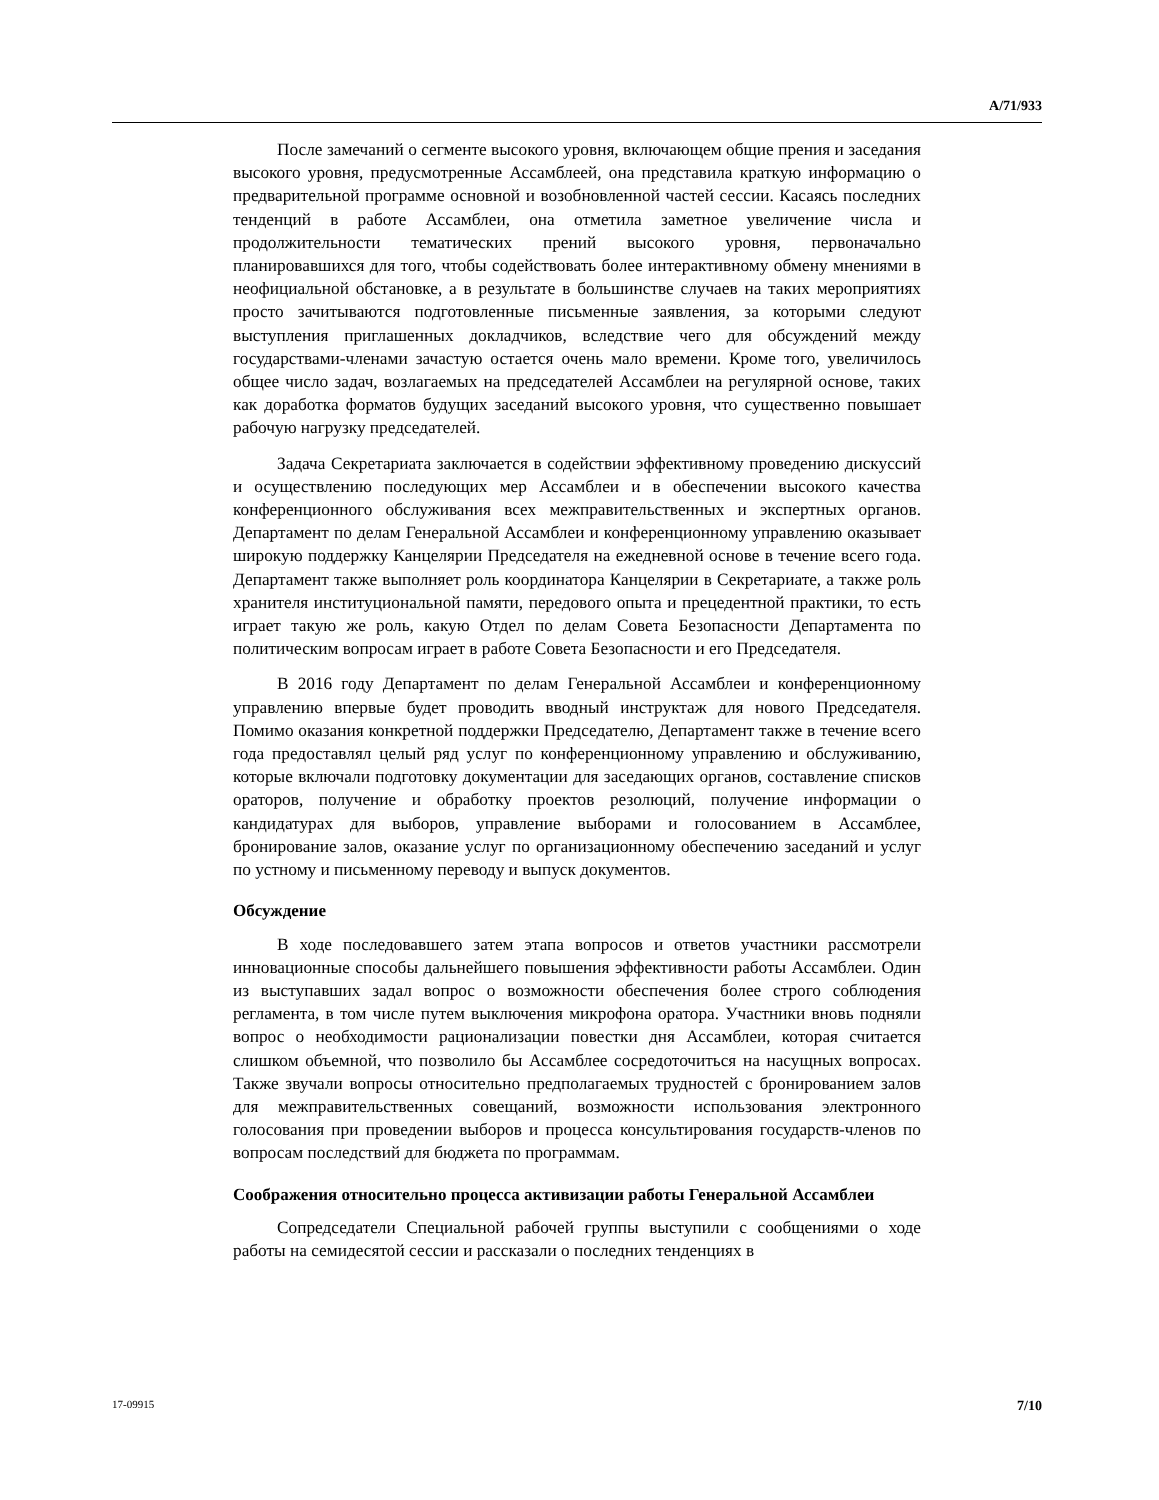A/71/933
После замечаний о сегменте высокого уровня, включающем общие прения и заседания высокого уровня, предусмотренные Ассамблеей, она представила краткую информацию о предварительной программе основной и возобновленной частей сессии. Касаясь последних тенденций в работе Ассамблеи, она отметила заметное увеличение числа и продолжительности тематических прений высокого уровня, первоначально планировавшихся для того, чтобы содействовать более интерактивному обмену мнениями в неофициальной обстановке, а в результате в большинстве случаев на таких мероприятиях просто зачитываются подготовленные письменные заявления, за которыми следуют выступления приглашенных докладчиков, вследствие чего для обсуждений между государствами-членами зачастую остается очень мало времени. Кроме того, увеличилось общее число задач, возлагаемых на председателей Ассамблеи на регулярной основе, таких как доработка форматов будущих заседаний высокого уровня, что существенно повышает рабочую нагрузку председателей.
Задача Секретариата заключается в содействии эффективному проведению дискуссий и осуществлению последующих мер Ассамблеи и в обеспечении высокого качества конференционного обслуживания всех межправительственных и экспертных органов. Департамент по делам Генеральной Ассамблеи и конференционному управлению оказывает широкую поддержку Канцелярии Председателя на ежедневной основе в течение всего года. Департамент также выполняет роль координатора Канцелярии в Секретариате, а также роль хранителя институциональной памяти, передового опыта и прецедентной практики, то есть играет такую же роль, какую Отдел по делам Совета Безопасности Департамента по политическим вопросам играет в работе Совета Безопасности и его Председателя.
В 2016 году Департамент по делам Генеральной Ассамблеи и конференционному управлению впервые будет проводить вводный инструктаж для нового Председателя. Помимо оказания конкретной поддержки Председателю, Департамент также в течение всего года предоставлял целый ряд услуг по конференционному управлению и обслуживанию, которые включали подготовку документации для заседающих органов, составление списков ораторов, получение и обработку проектов резолюций, получение информации о кандидатурах для выборов, управление выборами и голосованием в Ассамблее, бронирование залов, оказание услуг по организационному обеспечению заседаний и услуг по устному и письменному переводу и выпуск документов.
Обсуждение
В ходе последовавшего затем этапа вопросов и ответов участники рассмотрели инновационные способы дальнейшего повышения эффективности работы Ассамблеи. Один из выступавших задал вопрос о возможности обеспечения более строго соблюдения регламента, в том числе путем выключения микрофона оратора. Участники вновь подняли вопрос о необходимости рационализации повестки дня Ассамблеи, которая считается слишком объемной, что позволило бы Ассамблее сосредоточиться на насущных вопросах. Также звучали вопросы относительно предполагаемых трудностей с бронированием залов для межправительственных совещаний, возможности использования электронного голосования при проведении выборов и процесса консультирования государств-членов по вопросам последствий для бюджета по программам.
Соображения относительно процесса активизации работы Генеральной Ассамблеи
Сопредседатели Специальной рабочей группы выступили с сообщениями о ходе работы на семидесятой сессии и рассказали о последних тенденциях в
17-09915 7/10